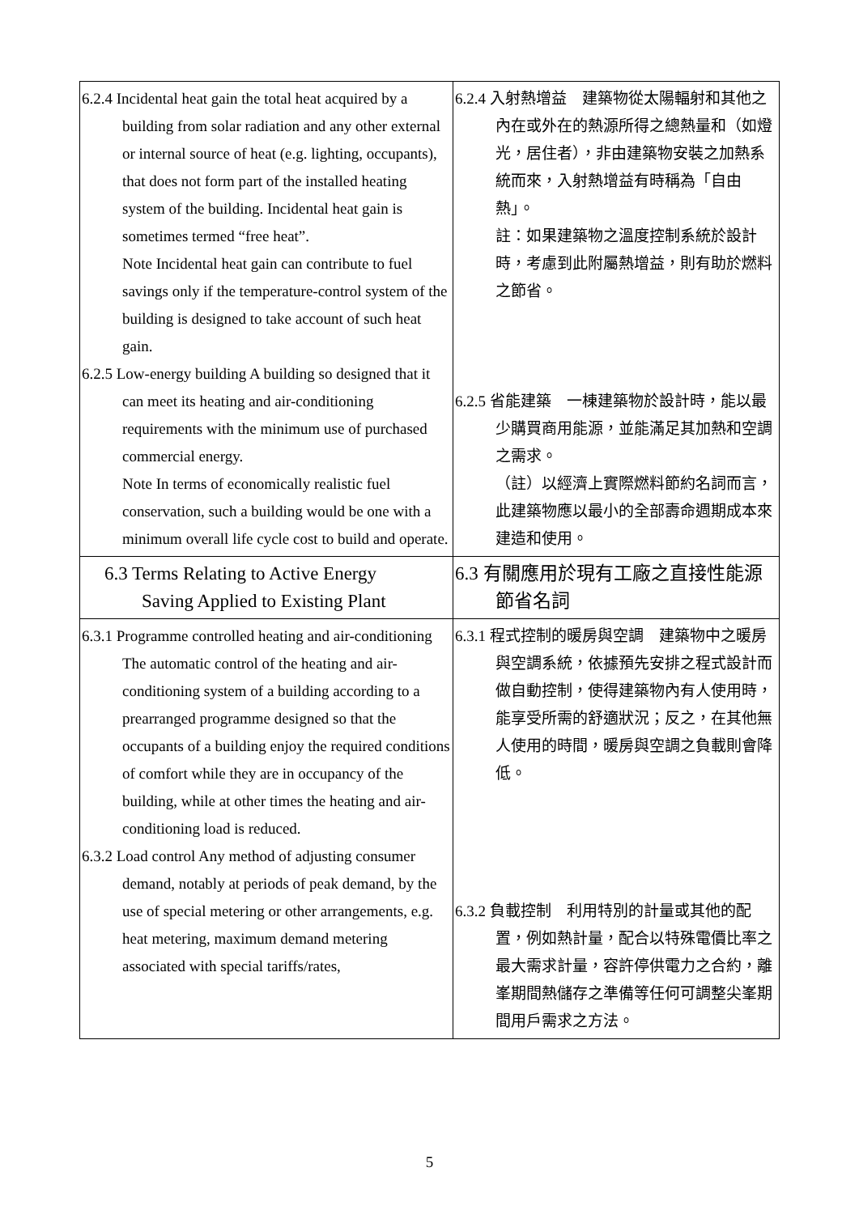| 6.2.4 Incidental heat gain the total heat acquired by a building from solar radiation and any other external or internal source of heat (e.g. lighting, occupants), that does not form part of the installed heating system of the building. Incidental heat gain is sometimes termed “free heat”. Note Incidental heat gain can contribute to fuel savings only if the temperature-control system of the building is designed to take account of such heat gain. 6.2.5 Low-energy building A building so designed that it can meet its heating and air-conditioning requirements with the minimum use of purchased commercial energy. Note In terms of economically realistic fuel conservation, such a building would be one with a minimum overall life cycle cost to build and operate. | 6.2.4 入射熱增益 建築物從太陽輻射和其他之內在或外在的熱源所得之總熱量和（如燈光，居住者），非由建築物安裝之加熱系統而來，入射熱增益有時稱為「自由熱」。 註：如果建築物之溫度控制系統於設計時，考慮到此附屬熱增益，則有助於燃料之節省。 6.2.5 省能建築 一棟建築物於設計時，能以最少購買商用能源，並能滿足其加熱和空調之需求。 （註）以經濟上實際燃料節約名詞而言，此建築物應以最小的全部壽命週期成本來建造和使用。 |
| 6.3 Terms Relating to Active Energy Saving Applied to Existing Plant | 6.3 有關應用於現有工廠之直接性能源節省名詞 |
| 6.3.1 Programme controlled heating and air-conditioning The automatic control of the heating and air-conditioning system of a building according to a prearranged programme designed so that the occupants of a building enjoy the required conditions of comfort while they are in occupancy of the building, while at other times the heating and air-conditioning load is reduced. 6.3.2 Load control Any method of adjusting consumer demand, notably at periods of peak demand, by the use of special metering or other arrangements, e.g. heat metering, maximum demand metering associated with special tariffs/rates, | 6.3.1 程式控制的暖房與空調 建築物中之暖房與空調系統，依據預先安排之程式設計而做自動控制，使得建築物內有人使用時，能享受所需的舒適狀況；反之，在其他無人使用的時間，暖房與空調之負載則會降低。 6.3.2 負載控制 利用特別的計量或其他的配置，例如熱計量，配合以特殊電價比率之最大需求計量，容許停供電力之合約，離峯期間熱儲存之準備等任何可調整尖峯期間用戶需求之方法。 |
5